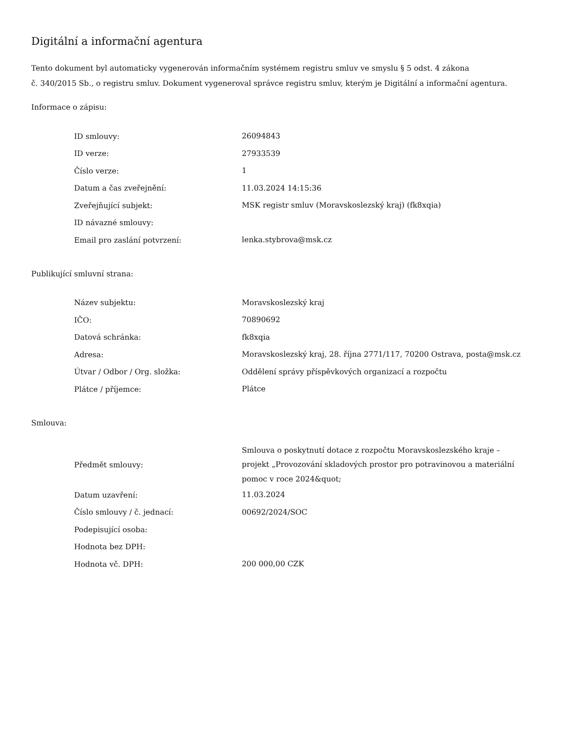Digitální a informační agentura
Tento dokument byl automaticky vygenerován informačním systémem registru smluv ve smyslu § 5 odst. 4 zákona
č. 340/2015 Sb., o registru smluv. Dokument vygeneroval správce registru smluv, kterým je Digitální a informační agentura.
Informace o zápisu:
| ID smlouvy: | 26094843 |
| ID verze: | 27933539 |
| Číslo verze: | 1 |
| Datum a čas zveřejnění: | 11.03.2024 14:15:36 |
| Zveřejňující subjekt: | MSK registr smluv (Moravskoslezský kraj) (fk8xqia) |
| ID návazné smlouvy: | |
| Email pro zaslání potvrzení: | lenka.stybrova@msk.cz |
Publikující smluvní strana:
| Název subjektu: | Moravskoslezský kraj |
| IČO: | 70890692 |
| Datová schránka: | fk8xqia |
| Adresa: | Moravskoslezský kraj, 28. října 2771/117, 70200 Ostrava, posta@msk.cz |
| Útvar / Odbor / Org. složka: | Oddělení správy příspěvkových organizací a rozpočtu |
| Plátce / příjemce: | Plátce |
Smlouva:
| Předmět smlouvy: | Smlouva o poskytnutí dotace z rozpočtu Moravskoslezského kraje – projekt „Provozování skladových prostor pro potravinovou a materiální pomoc v roce 2024&quot; |
| Datum uzavření: | 11.03.2024 |
| Číslo smlouvy / č. jednací: | 00692/2024/SOC |
| Podepisující osoba: | |
| Hodnota bez DPH: | |
| Hodnota vč. DPH: | 200 000,00 CZK |